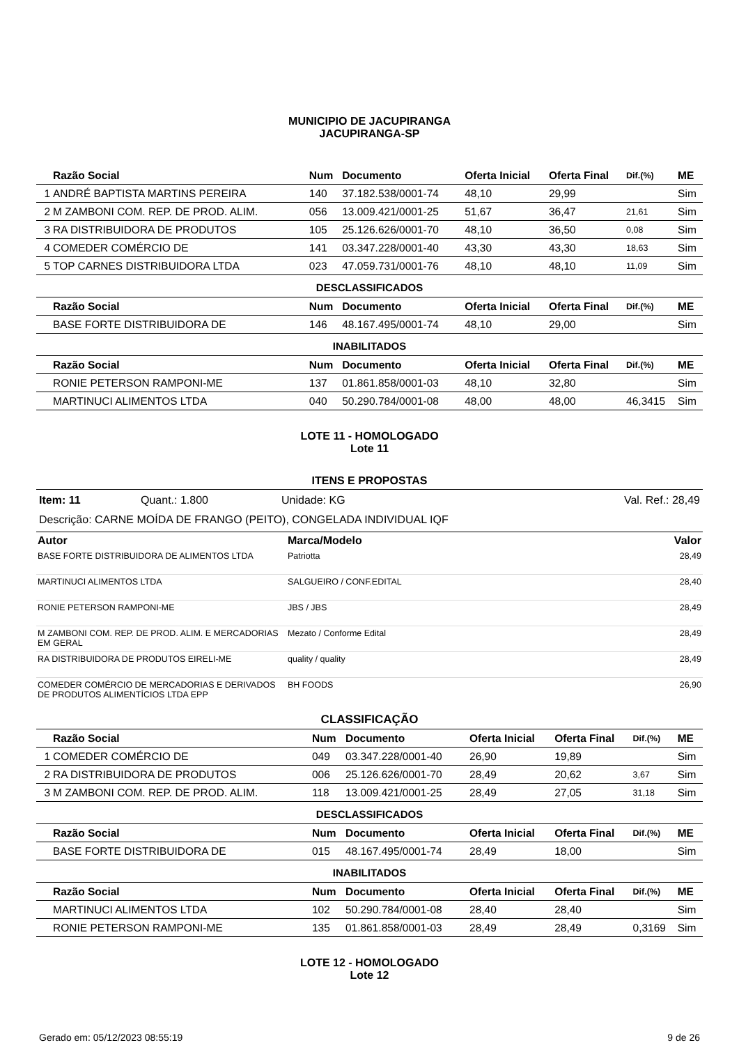MUNICIPIO DE JACUPIRANGA
JACUPIRANGA-SP
| | Razão Social | Num | Documento | Oferta Inicial | Oferta Final | Dif.(%) | ME |
| --- | --- | --- | --- | --- | --- | --- | --- |
| 1 | ANDRÉ BAPTISTA MARTINS PEREIRA | 140 | 37.182.538/0001-74 | 48,10 | 29,99 | | Sim |
| 2 | M ZAMBONI COM. REP. DE PROD. ALIM. | 056 | 13.009.421/0001-25 | 51,67 | 36,47 | 21,61 | Sim |
| 3 | RA DISTRIBUIDORA DE PRODUTOS | 105 | 25.126.626/0001-70 | 48,10 | 36,50 | 0,08 | Sim |
| 4 | COMEDER COMÉRCIO DE | 141 | 03.347.228/0001-40 | 43,30 | 43,30 | 18,63 | Sim |
| 5 | TOP CARNES DISTRIBUIDORA LTDA | 023 | 47.059.731/0001-76 | 48,10 | 48,10 | 11,09 | Sim |
| DESCLASSIFICADOS | | | | | | | |
| | Razão Social | Num | Documento | Oferta Inicial | Oferta Final | Dif.(%) | ME |
| | BASE FORTE DISTRIBUIDORA DE | 146 | 48.167.495/0001-74 | 48,10 | 29,00 | | Sim |
| INABILITADOS | | | | | | | |
| | Razão Social | Num | Documento | Oferta Inicial | Oferta Final | Dif.(%) | ME |
| | RONIE PETERSON RAMPONI-ME | 137 | 01.861.858/0001-03 | 48,10 | 32,80 | | Sim |
| | MARTINUCI ALIMENTOS LTDA | 040 | 50.290.784/0001-08 | 48,00 | 48,00 | 46,3415 | Sim |
LOTE 11 - HOMOLOGADO
Lote 11
ITENS E PROPOSTAS
Item: 11 Quant.: 1.800 Unidade: KG Val. Ref.: 28,49
Descrição: CARNE MOÍDA DE FRANGO (PEITO), CONGELADA INDIVIDUAL IQF
| Autor | Marca/Modelo | Valor |
| --- | --- | --- |
| BASE FORTE DISTRIBUIDORA DE ALIMENTOS LTDA | Patriotta | 28,49 |
| MARTINUCI ALIMENTOS LTDA | SALGUEIRO / CONF.EDITAL | 28,40 |
| RONIE PETERSON RAMPONI-ME | JBS / JBS | 28,49 |
| M ZAMBONI COM. REP. DE PROD. ALIM. E MERCADORIAS EM GERAL | Mezato / Conforme Edital | 28,49 |
| RA DISTRIBUIDORA DE PRODUTOS EIRELI-ME | quality / quality | 28,49 |
| COMEDER COMÉRCIO DE MERCADORIAS E DERIVADOS DE PRODUTOS ALIMENTÍCIOS LTDA EPP | BH FOODS | 26,90 |
CLASSIFICAÇÃO
| | Razão Social | Num | Documento | Oferta Inicial | Oferta Final | Dif.(%) | ME |
| --- | --- | --- | --- | --- | --- | --- | --- |
| 1 | COMEDER COMÉRCIO DE | 049 | 03.347.228/0001-40 | 26,90 | 19,89 | | Sim |
| 2 | RA DISTRIBUIDORA DE PRODUTOS | 006 | 25.126.626/0001-70 | 28,49 | 20,62 | 3,67 | Sim |
| 3 | M ZAMBONI COM. REP. DE PROD. ALIM. | 118 | 13.009.421/0001-25 | 28,49 | 27,05 | 31,18 | Sim |
| DESCLASSIFICADOS | | | | | | | |
| | Razão Social | Num | Documento | Oferta Inicial | Oferta Final | Dif.(%) | ME |
| | BASE FORTE DISTRIBUIDORA DE | 015 | 48.167.495/0001-74 | 28,49 | 18,00 | | Sim |
| INABILITADOS | | | | | | | |
| | Razão Social | Num | Documento | Oferta Inicial | Oferta Final | Dif.(%) | ME |
| | MARTINUCI ALIMENTOS LTDA | 102 | 50.290.784/0001-08 | 28,40 | 28,40 | | Sim |
| | RONIE PETERSON RAMPONI-ME | 135 | 01.861.858/0001-03 | 28,49 | 28,49 | 0,3169 | Sim |
LOTE 12 - HOMOLOGADO
Lote 12
Gerado em: 05/12/2023 08:55:19 9 de 26